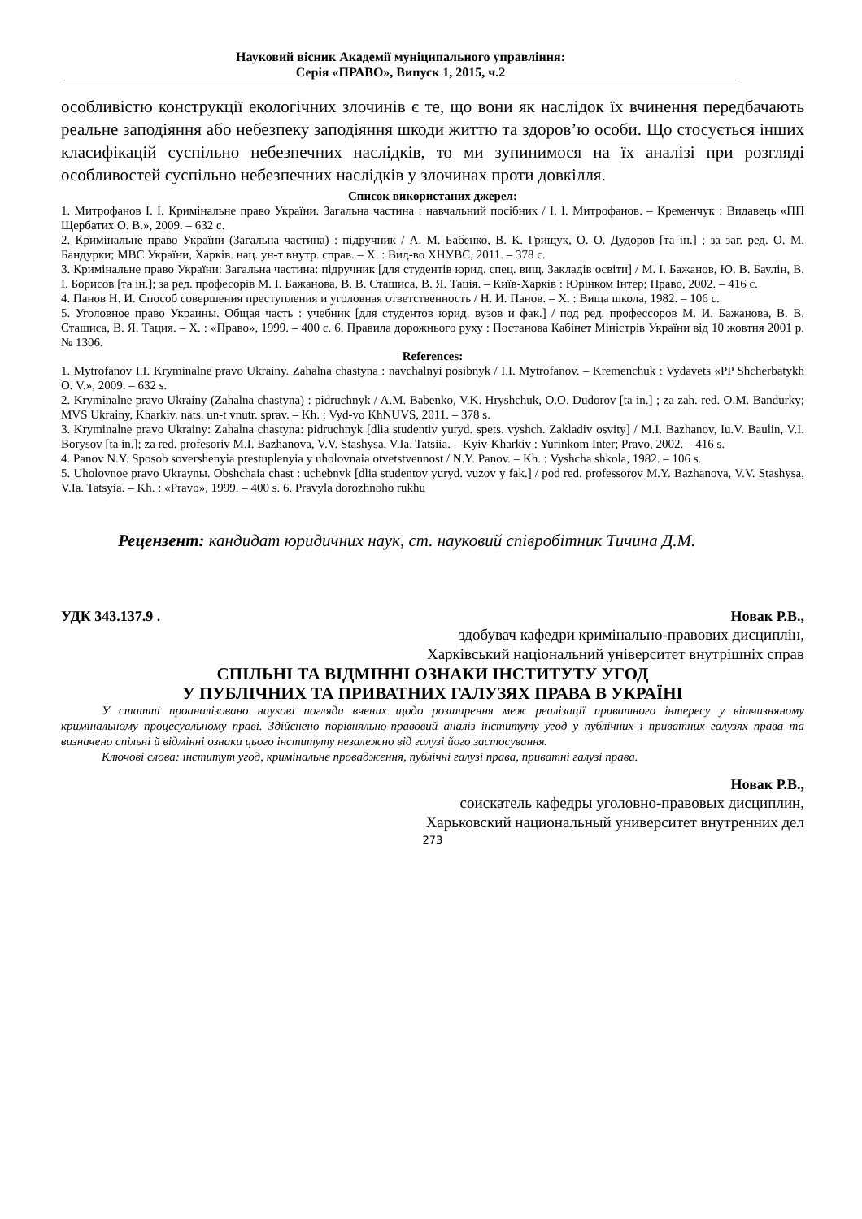Науковий вісник Академії муніципального управління:
Серія «ПРАВО», Випуск 1, 2015, ч.2
особливістю конструкції екологічних злочинів є те, що вони як наслідок їх вчинення передбачають реальне заподіяння або небезпеку заподіяння шкоди життю та здоров’ю особи. Що стосується інших класифікацій суспільно небезпечних наслідків, то ми зупинимося на їх аналізі при розгляді особливостей суспільно небезпечних наслідків у злочинах проти довкілля.
Список використаних джерел:
1. Митрофанов І. І. Кримінальне право України. Загальна частина : навчальний посібник / І. І. Митрофанов. – Кременчук : Видавець «ПП Щербатих О. В.», 2009. – 632 с.
2. Кримінальне право України (Загальна частина) : підручник / А. М. Бабенко, В. К. Грищук, О. О. Дудоров [та ін.] ; за заг. ред. О. М. Бандурки; МВС України, Харків. нац. ун-т внутр. справ. – Х. : Вид-во ХНУВС, 2011. – 378 с.
3. Кримінальне право України: Загальна частина: підручник [для студентів юрид. спец. вищ. Закладів освіти] / М. І. Бажанов, Ю. В. Баулін, В. І. Борисов [та ін.]; за ред. професорів М. І. Бажанова, В. В. Сташиса, В. Я. Тація. – Київ-Харків : Юрінком Інтер; Право, 2002. – 416 с.
4. Панов Н. И. Способ совершения преступления и уголовная ответственность / Н. И. Панов. – Х. : Вища школа, 1982. – 106 с.
5. Уголовное право Украины. Общая часть : учебник [для студентов юрид. вузов и фак.] / под ред. профессоров М. И. Бажанова, В. В. Сташиса, В. Я. Тация. – Х. : «Право», 1999. – 400 с. 6. Правила дорожнього руху : Постанова Кабінет Міністрів України від 10 жовтня 2001 р. № 1306.
References:
1. Mytrofanov I.I. Kryminalne pravo Ukrainy. Zahalna chastyna : navchalnyi posibnyk / I.I. Mytrofanov. – Kremenchuk : Vydavets «PP Shcherbatykh O. V.», 2009. – 632 s.
2. Kryminalne pravo Ukrainy (Zahalna chastyna) : pidruchnyk / A.M. Babenko, V.K. Hryshchuk, O.O. Dudorov [ta in.] ; za zah. red. O.M. Bandurky; MVS Ukrainy, Kharkiv. nats. un-t vnutr. sprav. – Kh. : Vyd-vo KhNUVS, 2011. – 378 s.
3. Kryminalne pravo Ukrainy: Zahalna chastyna: pidruchnyk [dlia studentiv yuryd. spets. vyshch. Zakladiv osvity] / M.I. Bazhanov, Iu.V. Baulin, V.I. Borysov [ta in.]; za red. profesoriv M.I. Bazhanova, V.V. Stashysa, V.Ia. Tatsiia. – Kyiv-Kharkiv : Yurinkom Inter; Pravo, 2002. – 416 s.
4. Panov N.Y. Sposob sovershenyia prestuplenyia y uholovnaia otvetstvennost / N.Y. Panov. – Kh. : Vyshcha shkola, 1982. – 106 s.
5. Uholovnoe pravo Ukraynы. Obshchaia chast : uchebnyk [dlia studentov yuryd. vuzov y fak.] / pod red. professorov M.Y. Bazhanova, V.V. Stashysa, V.Ia. Tatsyia. – Kh. : «Pravo», 1999. – 400 s. 6. Pravyla dorozhnoho rukhu
Рецензент: кандидат юридичних наук, ст. науковий співробітник Тичина Д.М.
УДК 343.137.9 . Новак Р.В.,
здобувач кафедри кримінально-правових дисциплін,
Харківський національний університет внутрішніх справ
СПІЛЬНІ ТА ВІДМІННІ ОЗНАКИ ІНСТИТУТУ УГОД
У ПУБЛІЧНИХ ТА ПРИВАТНИХ ГАЛУЗЯХ ПРАВА В УКРАЇНІ
У статті проаналізовано наукові погляди вчених щодо розширення меж реалізації приватного інтересу у вітчизняному кримінальному процесуальному праві. Здійснено порівняльно-правовий аналіз інституту угод у публічних і приватних галузях права та визначено спільні й відмінні ознаки цього інституту незалежно від галузі його застосування.
Ключові слова: інститут угод, кримінальне провадження, публічні галузі права, приватні галузі права.
Новак Р.В.,
соискатель кафедры уголовно-правовых дисциплин,
Харьковский национальный университет внутренних дел
273